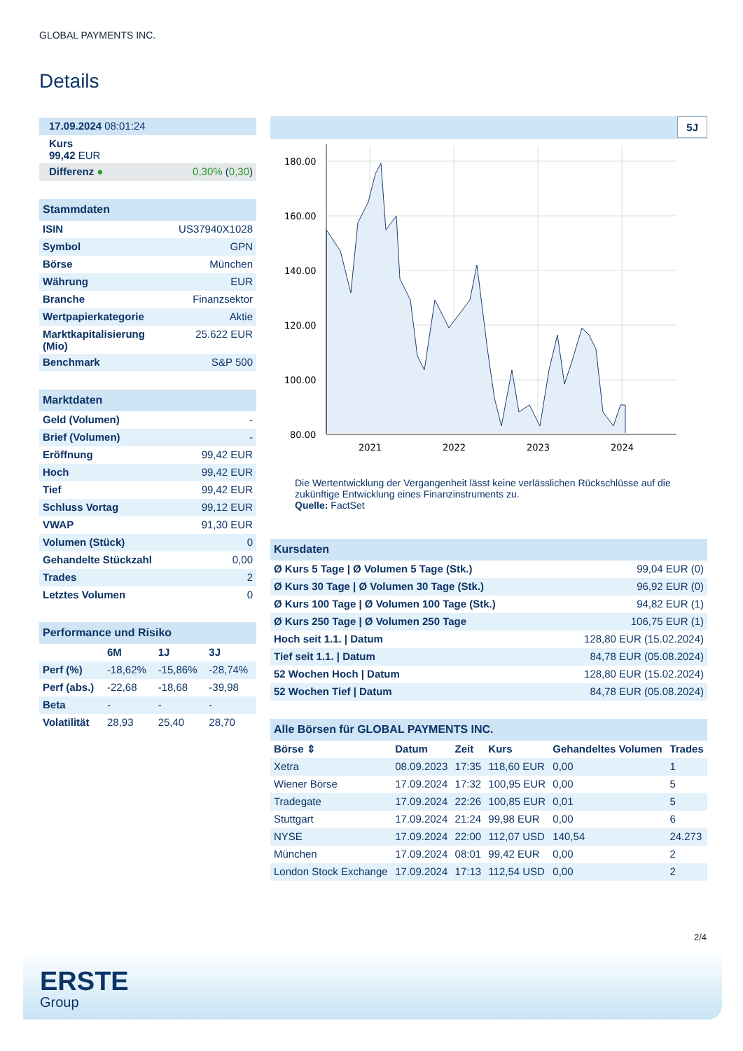GLOBAL PAYMENTS INC.
Details
| 17.09.2024 08:01:24 |
| Kurs 99,42 EUR |
| Differenz ● 0,30% ( 0,30 ) |
| Stammdaten | |
| ISIN | US37940X1028 |
| Symbol | GPN |
| Börse | München |
| Währung | EUR |
| Branche | Finanzsektor |
| Wertpapierkategorie | Aktie |
| Marktkapitalisierung (Mio) | 25.622 EUR |
| Benchmark | S&P 500 |
| Marktdaten | |
| Geld (Volumen) | - |
| Brief (Volumen) | - |
| Eröffnung | 99,42 EUR |
| Hoch | 99,42 EUR |
| Tief | 99,42 EUR |
| Schluss Vortag | 99,12 EUR |
| VWAP | 91,30 EUR |
| Volumen (Stück) | 0 |
| Gehandelte Stückzahl | 0,00 |
| Trades | 2 |
| Letztes Volumen | 0 |
| Performance und Risiko | | | |
| | 6M | 1J | 3J |
| Perf (%) | -18,62% | -15,86% | -28,74% |
| Perf (abs.) | -22,68 | -18,68 | -39,98 |
| Beta | - | - | - |
| Volatilität | 28,93 | 25,40 | 28,70 |
5J
180.00
160.00
140.00
120.00
100.00
80.00
2021
2022
2023
2024
Die Wertentwicklung der Vergangenheit lässt keine verlässlichen Rückschlüsse auf die zukünftige Entwicklung eines Finanzinstruments zu.
Quelle: FactSet
| Kursdaten | |
| Ø Kurs 5 Tage / Ø Volumen 5 Tage (Stk.) | 99,04 EUR (0) |
| Ø Kurs 30 Tage / Ø Volumen 30 Tage (Stk.) | 96,92 EUR (0) |
| Ø Kurs 100 Tage / Ø Volumen 100 Tage (Stk.) | 94,82 EUR (1) |
| Ø Kurs 250 Tage / Ø Volumen 250 Tage | 106,75 EUR (1) |
| Hoch seit 1.1. / Datum | 128,80 EUR (15.02.2024) |
| Tief seit 1.1. / Datum | 84,78 EUR (05.08.2024) |
| 52 Wochen Hoch / Datum | 128,80 EUR (15.02.2024) |
| 52 Wochen Tief / Datum | 84,78 EUR (05.08.2024) |
| Alle Börsen für GLOBAL PAYMENTS INC. | | | | | |
| Börse ⇕ | Datum | Zeit | Kurs | Gehandeltes Volumen | Trades |
| Xetra | 08.09.2023 | 17:35 | 118,60 EUR | 0,00 | 1 |
| Wiener Börse | 17.09.2024 | 17:32 | 100,95 EUR | 0,00 | 5 |
| Tradegate | 17.09.2024 | 22:26 | 100,85 EUR | 0,01 | 5 |
| Stuttgart | 17.09.2024 | 21:24 | 99,98 EUR | 0,00 | 6 |
| NYSE | 17.09.2024 | 22:00 | 112,07 USD | 140,54 | 24.273 |
| München | 17.09.2024 | 08:01 | 99,42 EUR | 0,00 | 2 |
| London Stock Exchange | 17.09.2024 | 17:13 | 112,54 USD | 0,00 | 2 |
2/4
ERSTE
Group